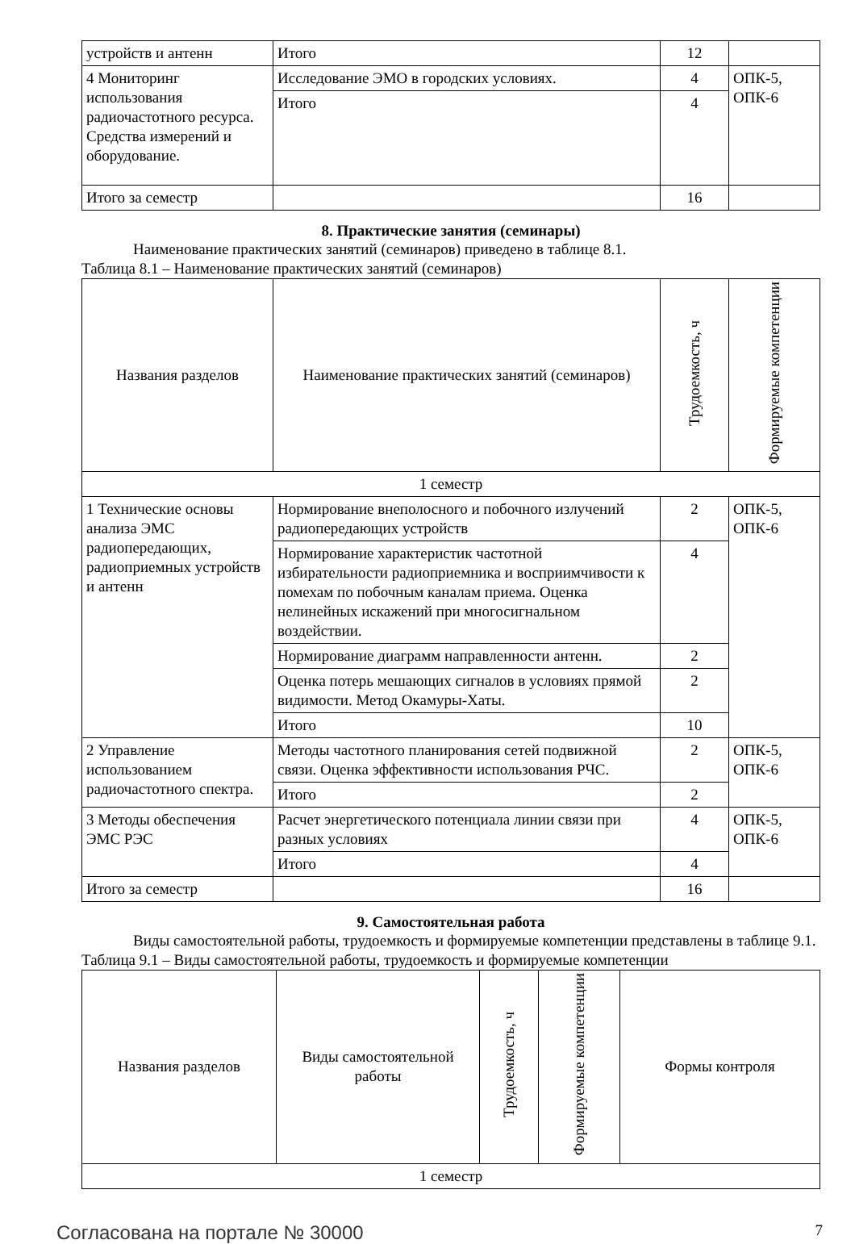| устройств и антенн | Итого | 12 | |
| 4 Мониторинг использования радиочастотного ресурса. Средства измерений и оборудование. | Исследование ЭМО в городских условиях. | 4 | ОПК-5, ОПК-6 |
| | Итого | 4 | |
| Итого за семестр | | 16 | |
8. Практические занятия (семинары)
Наименование практических занятий (семинаров) приведено в таблице 8.1.
Таблица 8.1 – Наименование практических занятий (семинаров)
| Названия разделов | Наименование практических занятий (семинаров) | Трудоемкость, ч | Формируемые компетенции |
| --- | --- | --- | --- |
| 1 семестр | | | |
| 1 Технические основы анализа ЭМС радиопередающих, радиоприемных устройств и антенн | Нормирование внеполосного и побочного излучений радиопередающих устройств | 2 | ОПК-5, ОПК-6 |
| | Нормирование характеристик частотной избирательности радиоприемника и восприимчивости к помехам по побочным каналам приема. Оценка нелинейных искажений при многосигнальном воздействии. | 4 | |
| | Нормирование диаграмм направленности антенн. | 2 | |
| | Оценка потерь мешающих сигналов в условиях прямой видимости. Метод Окамуры-Хаты. | 2 | |
| | Итого | 10 | |
| 2 Управление использованием радиочастотного спектра. | Методы частотного планирования сетей подвижной связи. Оценка эффективности использования РЧС. | 2 | ОПК-5, ОПК-6 |
| | Итого | 2 | |
| 3 Методы обеспечения ЭМС РЭС | Расчет энергетического потенциала линии связи при разных условиях | 4 | ОПК-5, ОПК-6 |
| | Итого | 4 | |
| Итого за семестр | | 16 | |
9. Самостоятельная работа
Виды самостоятельной работы, трудоемкость и формируемые компетенции представлены в таблице 9.1.
Таблица 9.1 – Виды самостоятельной работы, трудоемкость и формируемые компетенции
| Названия разделов | Виды самостоятельной работы | Трудоемкость, ч | Формируемые компетенции | Формы контроля |
| --- | --- | --- | --- | --- |
| 1 семестр | | | | |
Согласована на портале № 30000 7